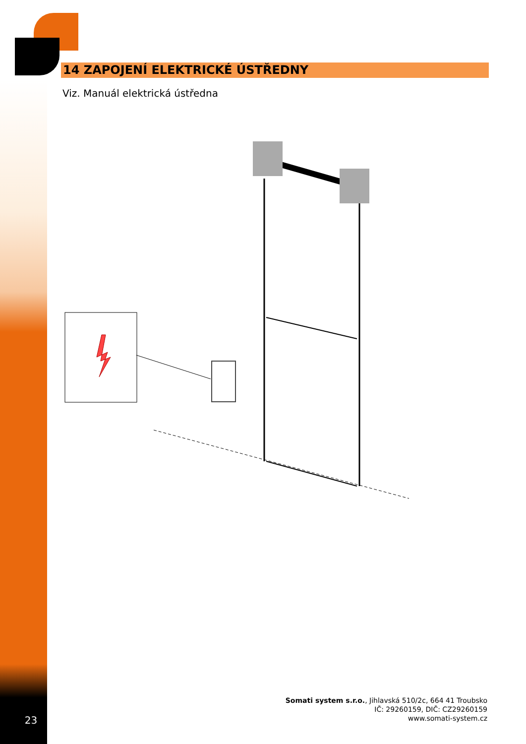14 ZAPOJENÍ ELEKTRICKÉ ÚSTŘEDNY
Viz. Manuál elektrická ústředna
Somati system s.r.o., Jihlavská 510/2c, 664 41 Troubsko
IČ: 29260159, DIČ: CZ29260159
www.somati-system.cz
23